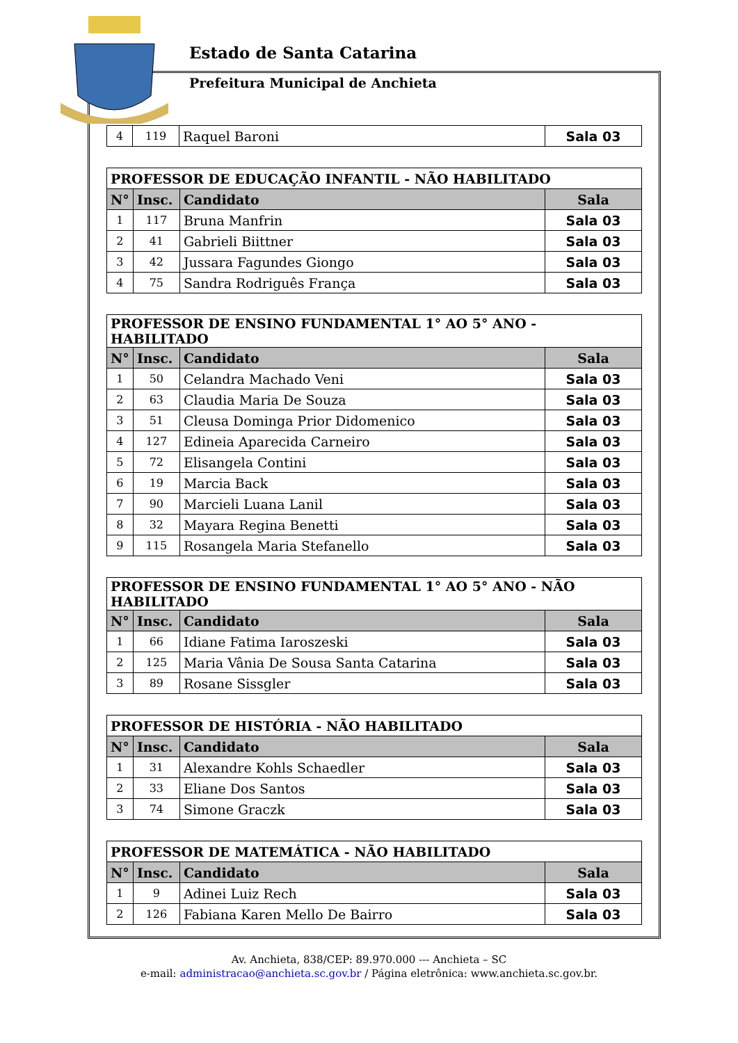Estado de Santa Catarina
Prefeitura Municipal de Anchieta
| 4 | 119 | Raquel Baroni | Sala 03 |
| PROFESSOR DE EDUCAÇÃO INFANTIL - NÃO HABILITADO | | | |
| --- | --- | --- | --- |
| N° | Insc. | Candidato | Sala |
| 1 | 117 | Bruna Manfrin | Sala 03 |
| 2 | 41 | Gabrieli Biittner | Sala 03 |
| 3 | 42 | Jussara Fagundes Giongo | Sala 03 |
| 4 | 75 | Sandra Rodriguês França | Sala 03 |
| PROFESSOR DE ENSINO FUNDAMENTAL 1° AO 5° ANO - HABILITADO | | | |
| --- | --- | --- | --- |
| N° | Insc. | Candidato | Sala |
| 1 | 50 | Celandra Machado Veni | Sala 03 |
| 2 | 63 | Claudia Maria De Souza | Sala 03 |
| 3 | 51 | Cleusa Dominga Prior Didomenico | Sala 03 |
| 4 | 127 | Edineia Aparecida Carneiro | Sala 03 |
| 5 | 72 | Elisangela Contini | Sala 03 |
| 6 | 19 | Marcia Back | Sala 03 |
| 7 | 90 | Marcieli Luana Lanil | Sala 03 |
| 8 | 32 | Mayara Regina Benetti | Sala 03 |
| 9 | 115 | Rosangela Maria Stefanello | Sala 03 |
| PROFESSOR DE ENSINO FUNDAMENTAL 1° AO 5° ANO - NÃO HABILITADO | | | |
| --- | --- | --- | --- |
| N° | Insc. | Candidato | Sala |
| 1 | 66 | Idiane Fatima Iaroszeski | Sala 03 |
| 2 | 125 | Maria Vânia De Sousa Santa Catarina | Sala 03 |
| 3 | 89 | Rosane Sissgler | Sala 03 |
| PROFESSOR DE HISTÓRIA - NÃO HABILITADO | | | |
| --- | --- | --- | --- |
| N° | Insc. | Candidato | Sala |
| 1 | 31 | Alexandre Kohls Schaedler | Sala 03 |
| 2 | 33 | Eliane Dos Santos | Sala 03 |
| 3 | 74 | Simone Graczk | Sala 03 |
| PROFESSOR DE MATEMÁTICA - NÃO HABILITADO | | | |
| --- | --- | --- | --- |
| N° | Insc. | Candidato | Sala |
| 1 | 9 | Adinei Luiz Rech | Sala 03 |
| 2 | 126 | Fabiana Karen Mello De Bairro | Sala 03 |
Av. Anchieta, 838/CEP: 89.970.000 --- Anchieta – SC
e-mail: administracao@anchieta.sc.gov.br / Página eletrônica: www.anchieta.sc.gov.br.